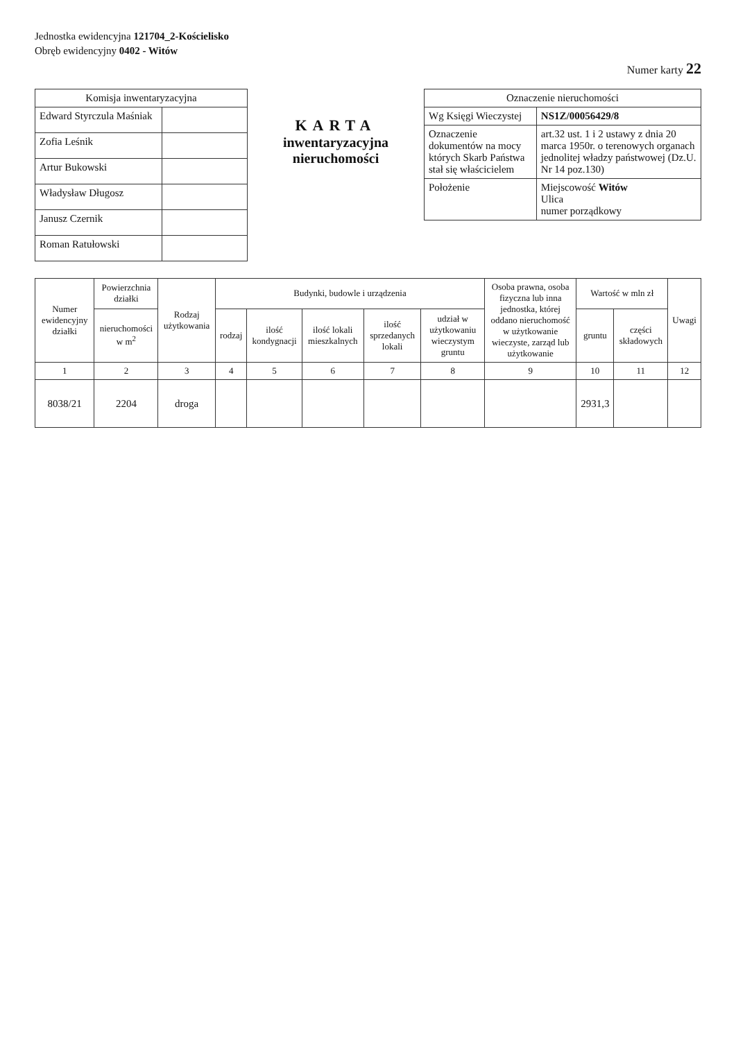Jednostka ewidencyjna 121704_2-Kościelisko
Obręb ewidencyjny 0402 - Witów
Numer karty 22
| Komisja inwentaryzacyjna | |
| --- | --- |
| Edward Styrczula Maśniak | |
| Zofia Leśnik | |
| Artur Bukowski | |
| Władysław Długosz | |
| Janusz Czernik | |
| Roman Ratułowski | |
KARTA
inwentaryzacyjna nieruchomości
| Oznaczenie nieruchomości | |
| --- | --- |
| Wg Księgi Wieczystej | NS1Z/00056429/8 |
| Oznaczenie dokumentów na mocy których Skarb Państwa stał się właścicielem | art.32 ust. 1 i 2 ustawy z dnia 20 marca 1950r. o terenowych organach jednolitej władzy państwowej (Dz.U. Nr 14 poz.130) |
| Położenie | Miejscowość Witów Ulica numer porządkowy |
| Numer ewidencyjny działki | Powierzchnia działki | Rodzaj użytkowania | Budynki, budowle i urządzenia | | | | | Osoba prawna, osoba fizyczna lub inna jednostka, której oddano nieruchomość w użytkowanie wieczyste, zarząd lub użytkowanie | Wartość w mln zł | | Uwagi |
| --- | --- | --- | --- | --- | --- | --- | --- | --- | --- | --- | --- |
| | nieruchomości w m<sup>2</sup> | | rodzaj | ilość kondygnacji | ilość lokali mieszkalnych | ilość sprzedanych lokali | udział w użytkowaniu wieczystym gruntu | | gruntu | części składowych | |
| 1 | 2 | 3 | 4 | 5 | 6 | 7 | 8 | 9 | 10 | 11 | 12 |
| 8038/21 | 2204 | droga | | | | | | | 2931,3 | | |